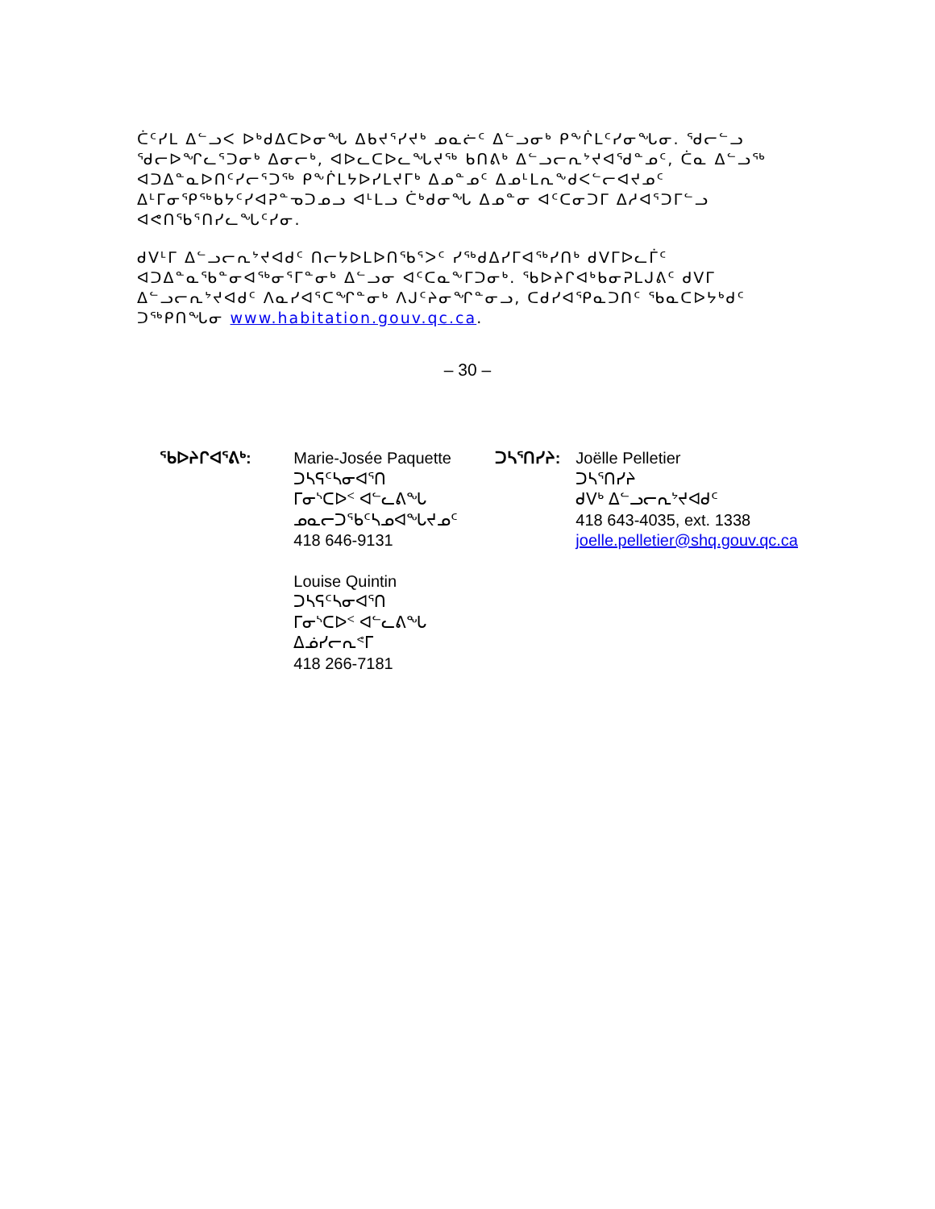ᑖᑦᓯᒪ ᐃᓪᓗᐸ ᐅᒃᑯᐃᑕᐅᓂᖓ ᐃᑲᔪᕐᓯᔪᒃ ᓄᓇᓖᑦ ᐃᓪᓗᓂᒃ ᑭᖕᒌᒪᑦᓯᓂᖓᓂ. ᖁᓕᓪᓗ ᖁᓕᐅᖏᓚᕐᑐᓂᒃ ᐃᓂᓕᒃ, ᐊᐅᓚᑕᐅᓚᖓᔪᖅ ᑲᑎᕕᒃ ᐃᓪᓗᓕᕆᔾᔪᐊᖁᓐᓄᑦ, ᑖᓇ ᐃᓪᓗᖅ ᐊᑐᐃᓐᓇᐅᑎᑦᓯᓕᕐᑐᖅ ᑭᖕᒌᒪᔭᐅᓯᒪᔪᒥᒃ ᐃᓄᓐᓄᑦ ᐃᓄᒻᒪᕆᖕᑯᐸᓪᓕᐊᔪᓄᑦ ᐃᒻᒥᓂᕿᖅᑲᔭᑦᓯᐊᕈᓐᓀᑐᓄᓗ ᐊᒻᒪᓗ ᑖᒃᑯᓂᖓ ᐃᓄᓐᓂ ᐊᑦᑕᓂᑐᒥ ᐃᓱᐊᕐᑐᒥᓪᓗ ᐊᕙᑎᖃᕐᑎᓯᓚᖓᑦᓯᓂ.
ᑯᐯᒻᒥ ᐃᓪᓗᓕᕆᔾᔪᐊᑯᑦ ᑎᓕᔭᐅᒪᐅᑎᖃᕐᐳᑦ ᓯᖅᑯᐃᓯᒥᐊᖅᓯᑎᒃ ᑯᐯᒥᐅᓚᒦᑦ ᐊᑐᐃᓐᓇᖃᓐᓂᐊᖅᓂᕐᒥᓐᓂᒃ ᐃᓪᓗᓂ ᐊᑦᑕᓇᖕᒥᑐᓂᒃ. ᖃᐅᔨᒋᐊᒃᑲᓂᕈᒪᒍᕕᑦ ᑯᐯᒥ ᐃᓪᓗᓕᕆᔾᔪᐊᑯᑦ ᐱᓇᓯᐊᕐᑕᖏᓐᓂᒃ ᐱᒍᑦᔨᓂᖏᓐᓂᓗ, ᑕᑯᓯᐊᕿᓇᑐᑎᑦ ᖃᓇᑕᐅᔭᒃᑯᑦ ᑐᖅᑭᑎᖓᓂ www.habitation.gouv.qc.ca.
– 30 –
ᖃᐅᔨᒋᐊᕐᕕᒃ: Marie-Josée Paquette
ᑐᓴᕋᑦᓴᓂᐊᕐᑎ
ᒥᓂᔅᑕᐅᑉ ᐊᓪᓚᕕᖓ
ᓄᓇᓕᑐᖃᑦᓴᓄᐊᖓᔪᓄᑦ
418 646-9131
Louise Quintin
ᑐᓴᕋᑦᓴᓂᐊᕐᑎ
ᒥᓂᔅᑕᐅᑉ ᐊᓪᓚᕕᖓ
ᐃᓅᓯᓕᕆᕝᒥ
418 266-7181
ᑐᓴᕐᑎᓯᔨ: Joëlle Pelletier
ᑐᓴᕐᑎᓯᔨ
ᑯᐯᒃ ᐃᓪᓗᓕᕆᔾᔪᐊᑯᑦ
418 643-4035, ext. 1338
joelle.pelletier@shq.gouv.qc.ca